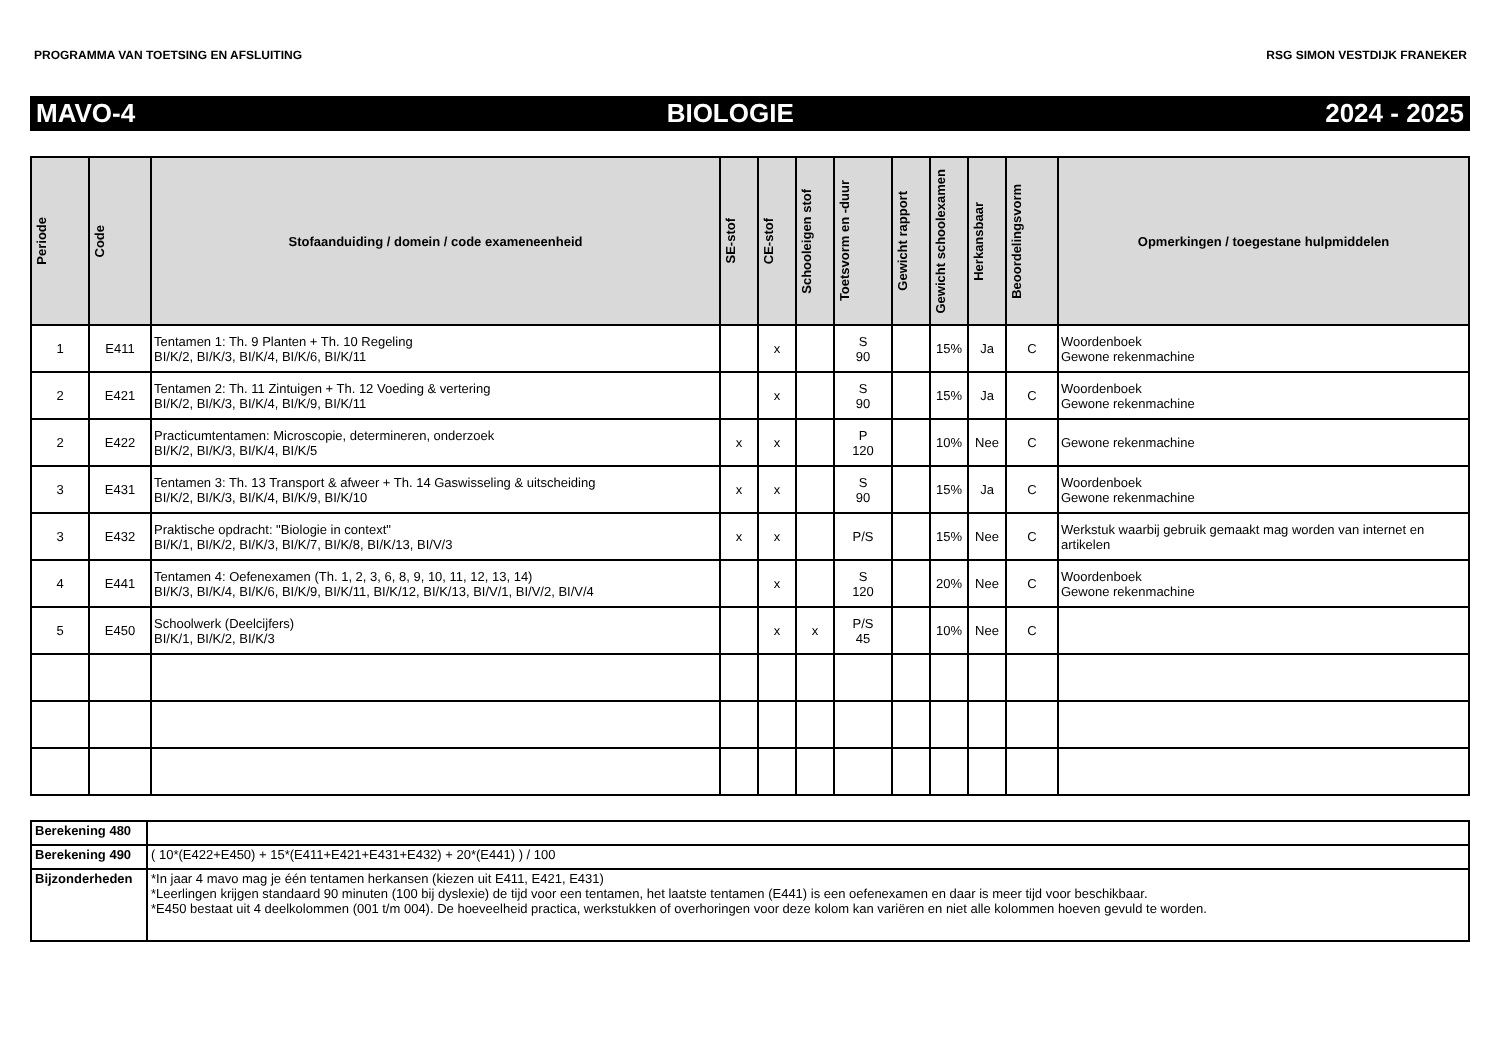PROGRAMMA VAN TOETSING EN AFSLUITING RSG SIMON VESTDIJK FRANEKER
MAVO-4 BIOLOGIE 2024 - 2025
| Periode | Code | Stofaanduiding / domein / code exameneenheid | SE-stof | CE-stof | Schooleigen stof | Toetsvorm en -duur | Gewicht rapport | Gewicht schoolexamen | Herkansbaar | Beoordelingsvorm | Opmerkingen / toegestane hulpmiddelen |
| --- | --- | --- | --- | --- | --- | --- | --- | --- | --- | --- | --- |
| 1 | E411 | Tentamen 1: Th. 9 Planten + Th. 10 Regeling BI/K/2, BI/K/3, BI/K/4, BI/K/6, BI/K/11 | | x | | S 90 | | 15% | Ja | C | Woordenboek Gewone rekenmachine |
| 2 | E421 | Tentamen 2: Th. 11 Zintuigen + Th. 12 Voeding & vertering BI/K/2, BI/K/3, BI/K/4, BI/K/9, BI/K/11 | | x | | S 90 | | 15% | Ja | C | Woordenboek Gewone rekenmachine |
| 2 | E422 | Practicumtentamen: Microscopie, determineren, onderzoek BI/K/2, BI/K/3, BI/K/4, BI/K/5 | x | x | | P 120 | | 10% | Nee | C | Gewone rekenmachine |
| 3 | E431 | Tentamen 3: Th. 13 Transport & afweer + Th. 14 Gaswisseling & uitscheiding BI/K/2, BI/K/3, BI/K/4, BI/K/9, BI/K/10 | x | x | | S 90 | | 15% | Ja | C | Woordenboek Gewone rekenmachine |
| 3 | E432 | Praktische opdracht: "Biologie in context" BI/K/1, BI/K/2, BI/K/3, BI/K/7, BI/K/8, BI/K/13, BI/V/3 | x | x | | P/S | | 15% | Nee | C | Werkstuk waarbij gebruik gemaakt mag worden van internet en artikelen |
| 4 | E441 | Tentamen 4: Oefenexamen (Th. 1, 2, 3, 6, 8, 9, 10, 11, 12, 13, 14) BI/K/3, BI/K/4, BI/K/6, BI/K/9, BI/K/11, BI/K/12, BI/K/13, BI/V/1, BI/V/2, BI/V/4 | | x | | S 120 | | 20% | Nee | C | Woordenboek Gewone rekenmachine |
| 5 | E450 | Schoolwerk (Deelcijfers) BI/K/1, BI/K/2, BI/K/3 | | x | x | P/S 45 | | 10% | Nee | C | |
| Berekening 480 | |
| Berekening 490 | ( 10*(E422+E450) + 15*(E411+E421+E431+E432) + 20*(E441) ) / 100 |
| Bijzonderheden | *In jaar 4 mavo mag je één tentamen herkansen (kiezen uit E411, E421, E431) *Leerlingen krijgen standaard 90 minuten (100 bij dyslexie) de tijd voor een tentamen, het laatste tentamen (E441) is een oefenexamen en daar is meer tijd voor beschikbaar. *E450 bestaat uit 4 deelkolommen (001 t/m 004). De hoeveelheid practica, werkstukken of overhoringen voor deze kolom kan variëren en niet alle kolommen hoeven gevuld te worden. |